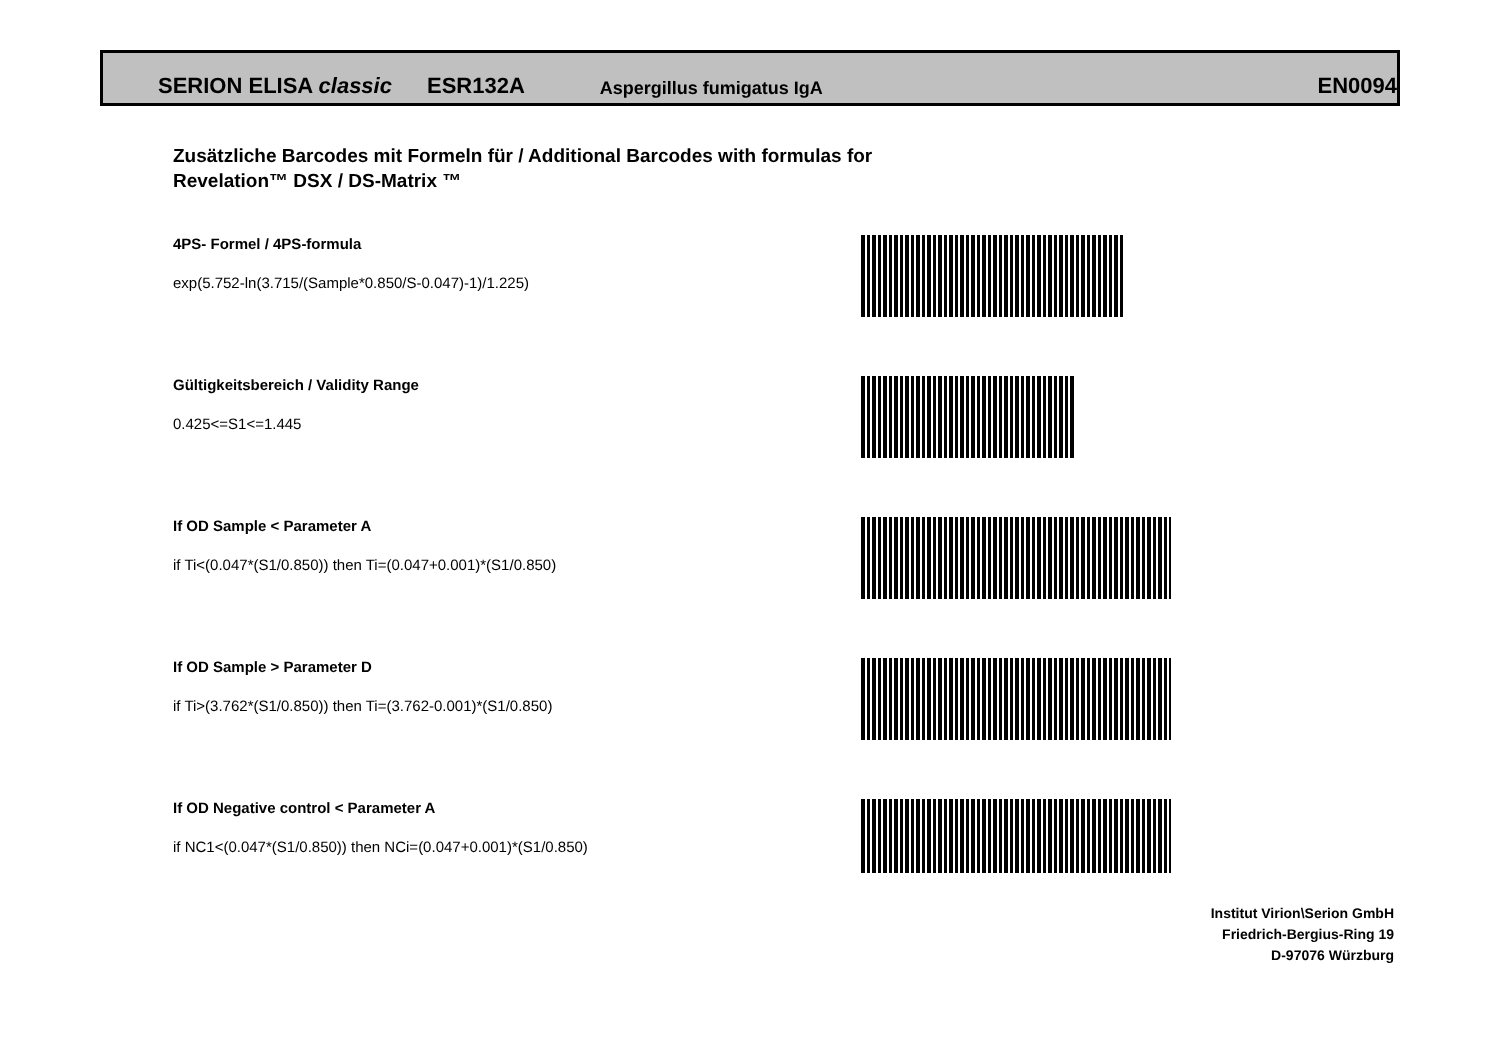SERION ELISA classic ESR132A Aspergillus fumigatus IgA EN0094
Zusätzliche Barcodes mit Formeln für / Additional Barcodes with formulas for
Revelation™ DSX / DS-Matrix ™
4PS- Formel / 4PS-formula
exp(5.752-ln(3.715/(Sample*0.850/S-0.047)-1)/1.225)
Gültigkeitsbereich / Validity Range
0.425<=S1<=1.445
If OD Sample < Parameter A
if Ti<(0.047*(S1/0.850)) then Ti=(0.047+0.001)*(S1/0.850)
If OD Sample > Parameter D
if Ti>(3.762*(S1/0.850)) then Ti=(3.762-0.001)*(S1/0.850)
If OD Negative control < Parameter A
if NC1<(0.047*(S1/0.850)) then NCi=(0.047+0.001)*(S1/0.850)
Institut Virion\Serion GmbH
Friedrich-Bergius-Ring 19
D-97076 Würzburg